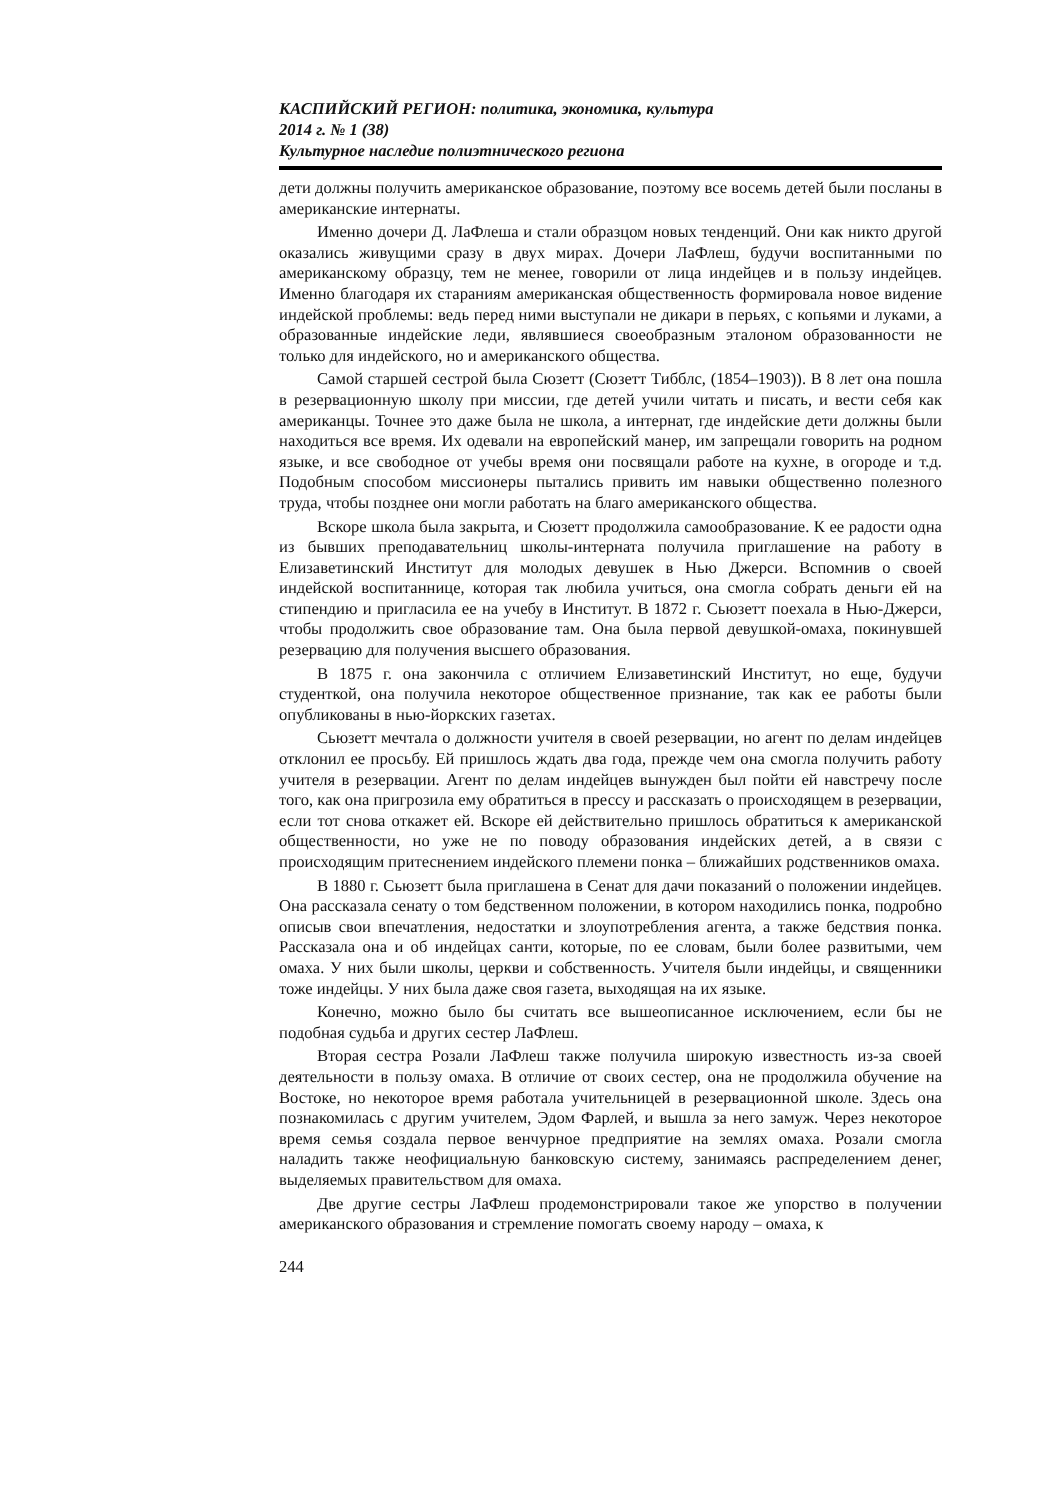КАСПИЙСКИЙ РЕГИОН: политика, экономика, культура
2014 г. № 1 (38)
Культурное наследие полиэтнического региона
дети должны получить американское образование, поэтому все восемь детей были посланы в американские интернаты.
Именно дочери Д. ЛаФлеша и стали образцом новых тенденций. Они как никто другой оказались живущими сразу в двух мирах. Дочери ЛаФлеш, будучи воспитанными по американскому образцу, тем не менее, говорили от лица индейцев и в пользу индейцев. Именно благодаря их стараниям американская общественность формировала новое видение индейской проблемы: ведь перед ними выступали не дикари в перьях, с копьями и луками, а образованные индейские леди, являвшиеся своеобразным эталоном образованности не только для индейского, но и американского общества.
Самой старшей сестрой была Сюзетт (Сюзетт Тибблс, (1854–1903)). В 8 лет она пошла в резервационную школу при миссии, где детей учили читать и писать, и вести себя как американцы. Точнее это даже была не школа, а интернат, где индейские дети должны были находиться все время. Их одевали на европейский манер, им запрещали говорить на родном языке, и все свободное от учебы время они посвящали работе на кухне, в огороде и т.д. Подобным способом миссионеры пытались привить им навыки общественно полезного труда, чтобы позднее они могли работать на благо американского общества.
Вскоре школа была закрыта, и Сюзетт продолжила самообразование. К ее радости одна из бывших преподавательниц школы-интерната получила приглашение на работу в Елизаветинский Институт для молодых девушек в Нью Джерси. Вспомнив о своей индейской воспитаннице, которая так любила учиться, она смогла собрать деньги ей на стипендию и пригласила ее на учебу в Институт. В 1872 г. Сьюзетт поехала в Нью-Джерси, чтобы продолжить свое образование там. Она была первой девушкой-омаха, покинувшей резервацию для получения высшего образования.
В 1875 г. она закончила с отличием Елизаветинский Институт, но еще, будучи студенткой, она получила некоторое общественное признание, так как ее работы были опубликованы в нью-йоркских газетах.
Сьюзетт мечтала о должности учителя в своей резервации, но агент по делам индейцев отклонил ее просьбу. Ей пришлось ждать два года, прежде чем она смогла получить работу учителя в резервации. Агент по делам индейцев вынужден был пойти ей навстречу после того, как она пригрозила ему обратиться в прессу и рассказать о происходящем в резервации, если тот снова откажет ей. Вскоре ей действительно пришлось обратиться к американской общественности, но уже не по поводу образования индейских детей, а в связи с происходящим притеснением индейского племени понка – ближайших родственников омаха.
В 1880 г. Сьюзетт была приглашена в Сенат для дачи показаний о положении индейцев. Она рассказала сенату о том бедственном положении, в котором находились понка, подробно описыв свои впечатления, недостатки и злоупотребления агента, а также бедствия понка. Рассказала она и об индейцах санти, которые, по ее словам, были более развитыми, чем омаха. У них были школы, церкви и собственность. Учителя были индейцы, и священники тоже индейцы. У них была даже своя газета, выходящая на их языке.
Конечно, можно было бы считать все вышеописанное исключением, если бы не подобная судьба и других сестер ЛаФлеш.
Вторая сестра Розали ЛаФлеш также получила широкую известность из-за своей деятельности в пользу омаха. В отличие от своих сестер, она не продолжила обучение на Востоке, но некоторое время работала учительницей в резервационной школе. Здесь она познакомилась с другим учителем, Эдом Фарлей, и вышла за него замуж. Через некоторое время семья создала первое венчурное предприятие на землях омаха. Розали смогла наладить также неофициальную банковскую систему, занимаясь распределением денег, выделяемых правительством для омаха.
Две другие сестры ЛаФлеш продемонстрировали такое же упорство в получении американского образования и стремление помогать своему народу – омаха, к
244